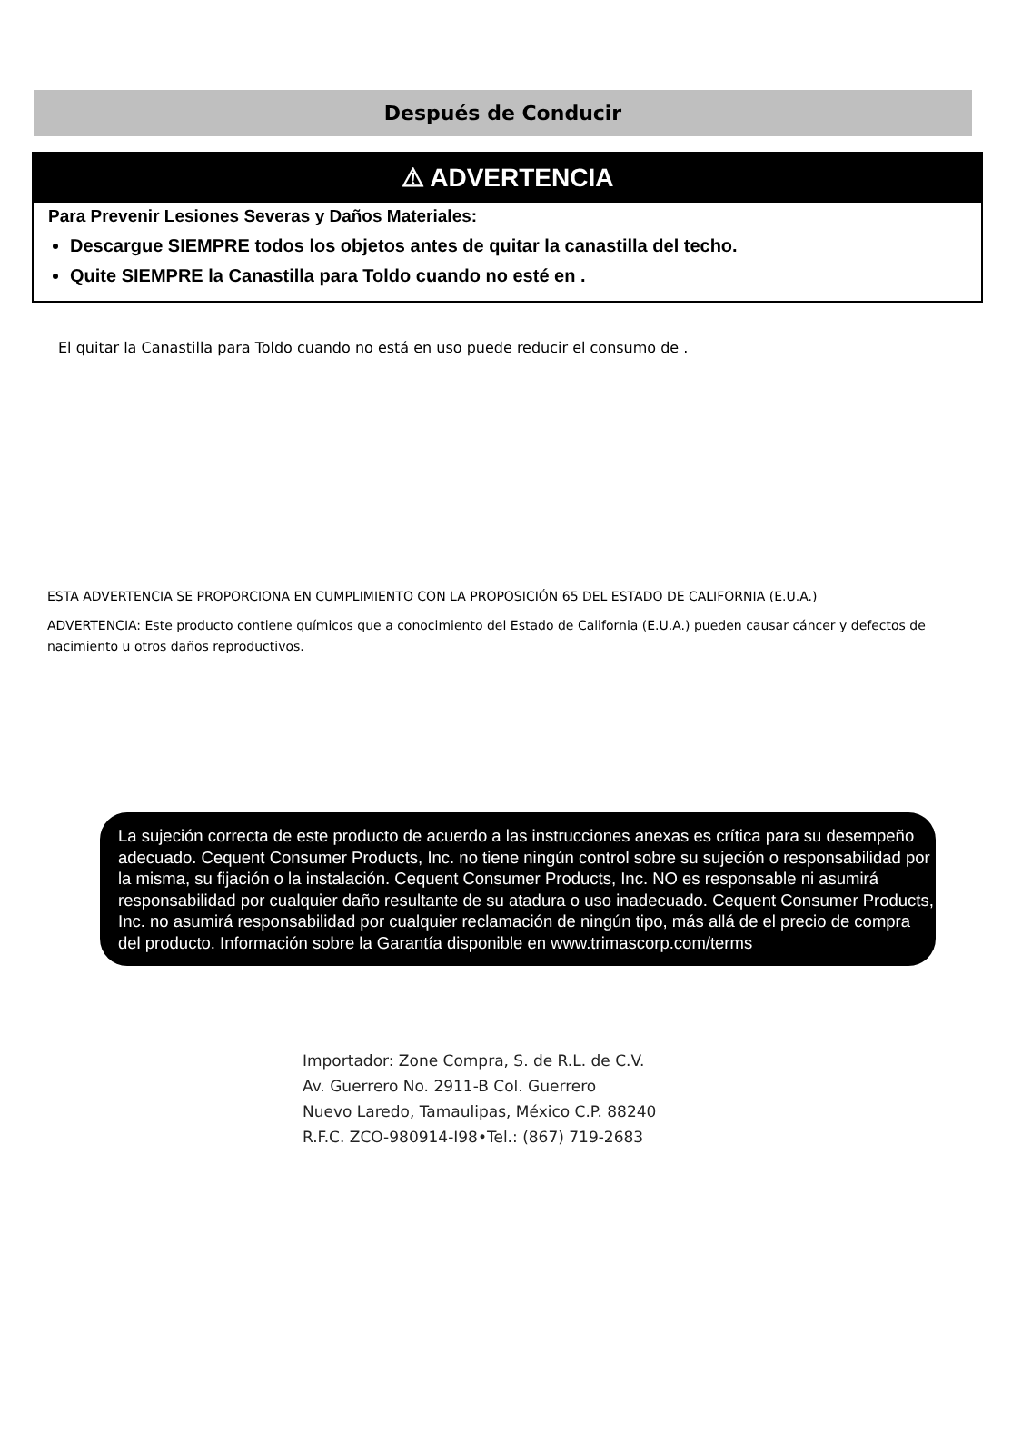Después de Conducir
⚠ ADVERTENCIA
Para Prevenir Lesiones Severas y Daños Materiales:
Descargue SIEMPRE todos los objetos antes de quitar la canastilla del techo.
Quite SIEMPRE la Canastilla para Toldo cuando no esté en .
El quitar la Canastilla para Toldo cuando no está en uso puede reducir el consumo de .
ESTA ADVERTENCIA SE PROPORCIONA EN CUMPLIMIENTO CON LA PROPOSICIÓN 65 DEL ESTADO DE CALIFORNIA (E.U.A.)
ADVERTENCIA: Este producto contiene químicos que a conocimiento del Estado de California (E.U.A.) pueden causar cáncer y defectos de nacimiento u otros daños reproductivos.
La sujeción correcta de este producto de acuerdo a las instrucciones anexas es crítica para su desempeño adecuado. Cequent Consumer Products, Inc. no tiene ningún control sobre su sujeción o responsabilidad por la misma, su fijación o la instalación. Cequent Consumer Products, Inc. NO es responsable ni asumirá responsabilidad por cualquier daño resultante de su atadura o uso inadecuado. Cequent Consumer Products, Inc. no asumirá responsabilidad por cualquier reclamación de ningún tipo, más allá de el precio de compra del producto. Información sobre la Garantía disponible en www.trimascorp.com/terms
Importador: Zone Compra, S. de R.L. de C.V.
Av. Guerrero No. 2911-B Col. Guerrero
Nuevo Laredo, Tamaulipas, México C.P. 88240
R.F.C. ZCO-980914-I98•Tel.: (867) 719-2683